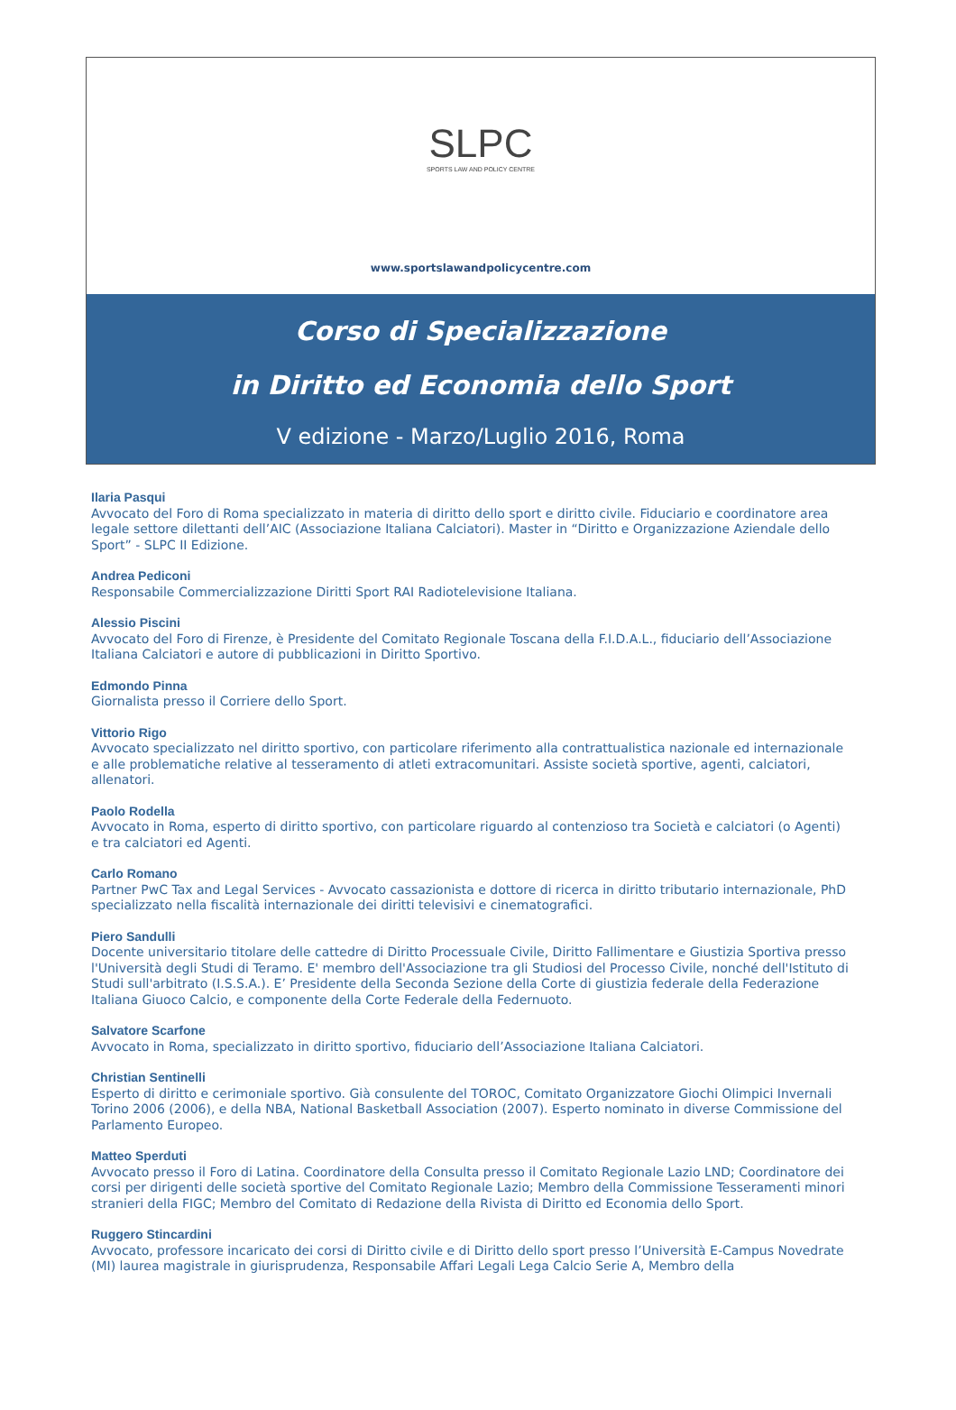SLPC
SPORTS LAW AND POLICY CENTRE
www.sportslawandpolicycentre.com
Corso di Specializzazione
in Diritto ed Economia dello Sport
V edizione - Marzo/Luglio 2016, Roma
Ilaria Pasqui
Avvocato del Foro di Roma specializzato in materia di diritto dello sport e diritto civile. Fiduciario e coordinatore area legale settore dilettanti dell’AIC (Associazione Italiana Calciatori). Master in “Diritto e Organizzazione Aziendale dello Sport” - SLPC II Edizione.
Andrea Pediconi
Responsabile Commercializzazione Diritti Sport RAI Radiotelevisione Italiana.
Alessio Piscini
Avvocato del Foro di Firenze, è Presidente del Comitato Regionale Toscana della F.I.D.A.L., fiduciario dell’Associazione Italiana Calciatori e autore di pubblicazioni in Diritto Sportivo.
Edmondo Pinna
Giornalista presso il Corriere dello Sport.
Vittorio Rigo
Avvocato specializzato nel diritto sportivo, con particolare riferimento alla contrattualistica nazionale ed internazionale e alle problematiche relative al tesseramento di atleti extracomunitari. Assiste società sportive, agenti, calciatori, allenatori.
Paolo Rodella
Avvocato in Roma, esperto di diritto sportivo, con particolare riguardo al contenzioso tra Società e calciatori (o Agenti) e tra calciatori ed Agenti.
Carlo Romano
Partner PwC Tax and Legal Services - Avvocato cassazionista e dottore di ricerca in diritto tributario internazionale, PhD specializzato nella fiscalità internazionale dei diritti televisivi e cinematografici.
Piero Sandulli
Docente universitario titolare delle cattedre di Diritto Processuale Civile, Diritto Fallimentare e Giustizia Sportiva presso l'Università degli Studi di Teramo. E' membro dell'Associazione tra gli Studiosi del Processo Civile, nonché dell'Istituto di Studi sull'arbitrato (I.S.S.A.). E’ Presidente della Seconda Sezione della Corte di giustizia federale della Federazione Italiana Giuoco Calcio, e componente della Corte Federale della Federnuoto.
Salvatore Scarfone
Avvocato in Roma, specializzato in diritto sportivo, fiduciario dell’Associazione Italiana Calciatori.
Christian Sentinelli
Esperto di diritto e cerimoniale sportivo. Già consulente del TOROC, Comitato Organizzatore Giochi Olimpici Invernali Torino 2006 (2006), e della NBA, National Basketball Association (2007). Esperto nominato in diverse Commissione del Parlamento Europeo.
Matteo Sperduti
Avvocato presso il Foro di Latina. Coordinatore della Consulta presso il Comitato Regionale Lazio LND; Coordinatore dei corsi per dirigenti delle società sportive del Comitato Regionale Lazio; Membro della Commissione Tesseramenti minori stranieri della FIGC; Membro del Comitato di Redazione della Rivista di Diritto ed Economia dello Sport.
Ruggero Stincardini
Avvocato, professore incaricato dei corsi di Diritto civile e di Diritto dello sport presso l’Università E-Campus Novedrate (MI) laurea magistrale in giurisprudenza, Responsabile Affari Legali Lega Calcio Serie A, Membro della